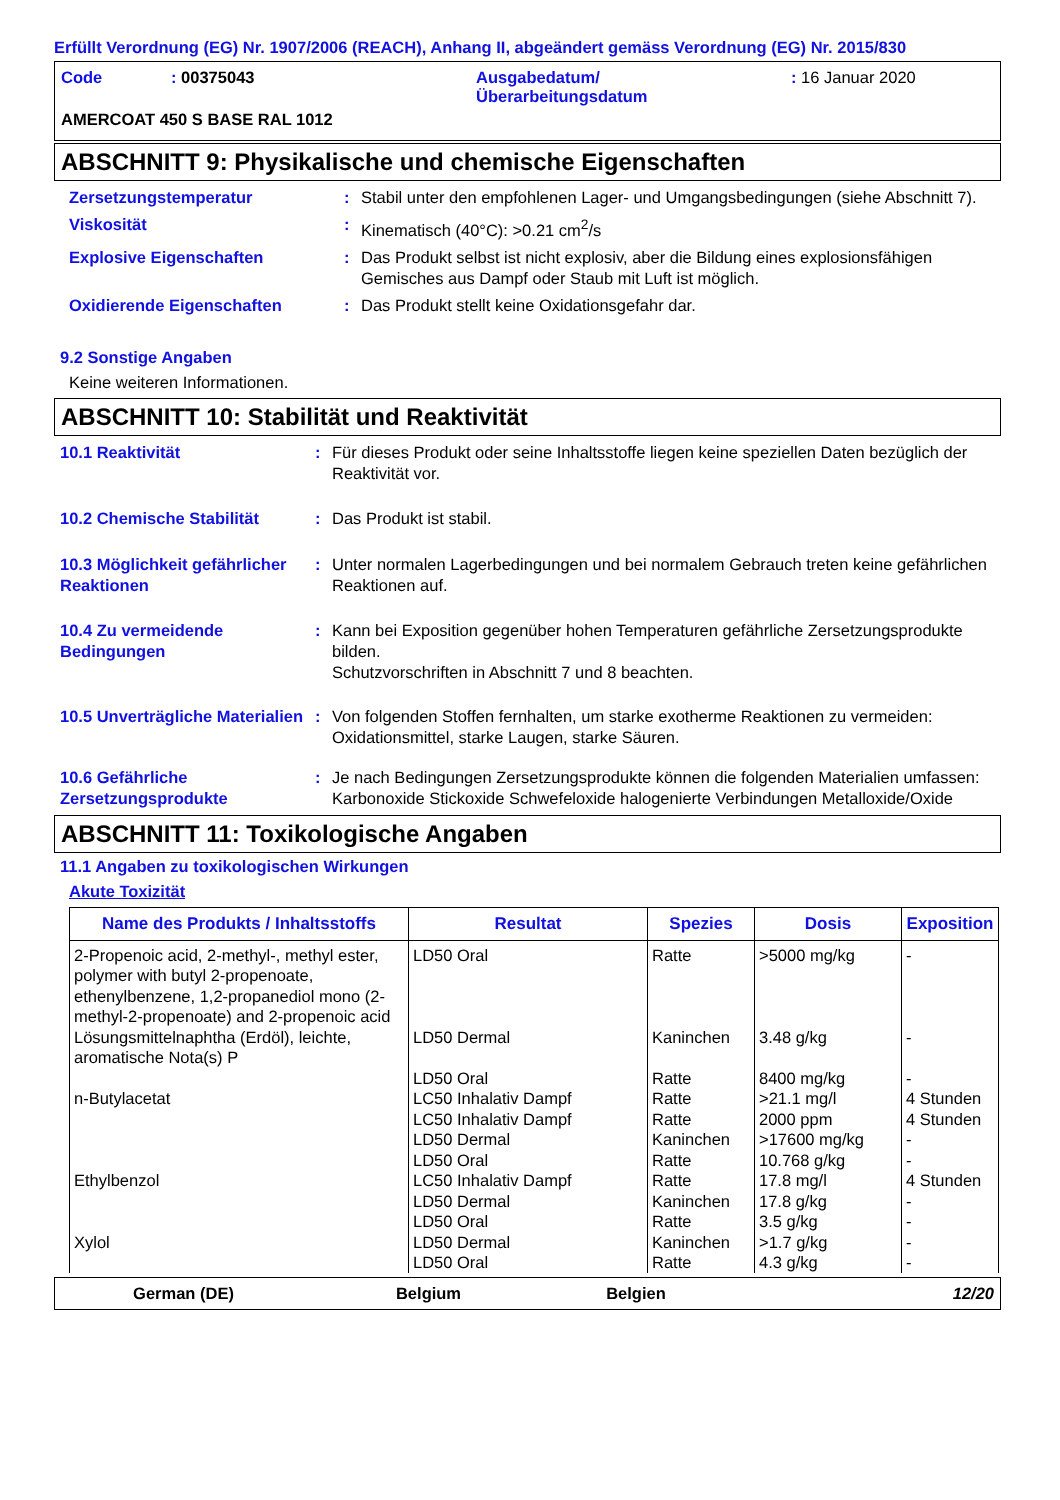Erfüllt Verordnung (EG) Nr. 1907/2006 (REACH), Anhang II, abgeändert gemäss Verordnung (EG) Nr. 2015/830
| Code | : 00375043 | Ausgabedatum/ Überarbeitungsdatum | : 16 Januar 2020 |
AMERCOAT 450 S BASE RAL 1012
ABSCHNITT 9: Physikalische und chemische Eigenschaften
| Zersetzungstemperatur | : | Stabil unter den empfohlenen Lager- und Umgangsbedingungen (siehe Abschnitt 7). |
| Viskosität | : | Kinematisch (40°C): >0.21 cm<sup>2</sup>/s |
| Explosive Eigenschaften | : | Das Produkt selbst ist nicht explosiv, aber die Bildung eines explosionsfähigen Gemisches aus Dampf oder Staub mit Luft ist möglich. |
| Oxidierende Eigenschaften | : | Das Produkt stellt keine Oxidationsgefahr dar. |
9.2 Sonstige Angaben
Keine weiteren Informationen.
ABSCHNITT 10: Stabilität und Reaktivität
| 10.1 Reaktivität | : | Für dieses Produkt oder seine Inhaltsstoffe liegen keine speziellen Daten bezüglich der Reaktivität vor. |
| 10.2 Chemische Stabilität | : | Das Produkt ist stabil. |
| 10.3 Möglichkeit gefährlicher Reaktionen | : | Unter normalen Lagerbedingungen und bei normalem Gebrauch treten keine gefährlichen Reaktionen auf. |
| 10.4 Zu vermeidende Bedingungen | : | Kann bei Exposition gegenüber hohen Temperaturen gefährliche Zersetzungsprodukte bilden. Schutzvorschriften in Abschnitt 7 und 8 beachten. |
| 10.5 Unverträgliche Materialien | : | Von folgenden Stoffen fernhalten, um starke exotherme Reaktionen zu vermeiden: Oxidationsmittel, starke Laugen, starke Säuren. |
| 10.6 Gefährliche Zersetzungsprodukte | : | Je nach Bedingungen Zersetzungsprodukte können die folgenden Materialien umfassen: Karbonoxide Stickoxide Schwefeloxide halogenierte Verbindungen Metalloxide/Oxide |
ABSCHNITT 11: Toxikologische Angaben
11.1 Angaben zu toxikologischen Wirkungen
Akute Toxizität
| Name des Produkts / Inhaltsstoffs | Resultat | Spezies | Dosis | Exposition |
| --- | --- | --- | --- | --- |
| 2-Propenoic acid, 2-methyl-, methyl ester, polymer with butyl 2-propenoate, ethenylbenzene, 1,2-propanediol mono (2-methyl-2-propenoate) and 2-propenoic acid | LD50 Oral | Ratte | >5000 mg/kg | - |
| Lösungsmittelnaphtha (Erdöl), leichte, aromatische Nota(s) P | LD50 Dermal LD50 Oral | Kaninchen Ratte | 3.48 g/kg 8400 mg/kg | - - |
| n-Butylacetat | LC50 Inhalativ Dampf LC50 Inhalativ Dampf LD50 Dermal LD50 Oral | Ratte Ratte Kaninchen Ratte | >21.1 mg/l 2000 ppm >17600 mg/kg 10.768 g/kg | 4 Stunden 4 Stunden - - |
| Ethylbenzol | LC50 Inhalativ Dampf LD50 Dermal LD50 Oral | Ratte Kaninchen Ratte | 17.8 mg/l 17.8 g/kg 3.5 g/kg | 4 Stunden - - |
| Xylol | LD50 Dermal LD50 Oral | Kaninchen Ratte | >1.7 g/kg 4.3 g/kg | - - |
German (DE) Belgium Belgien 12/20